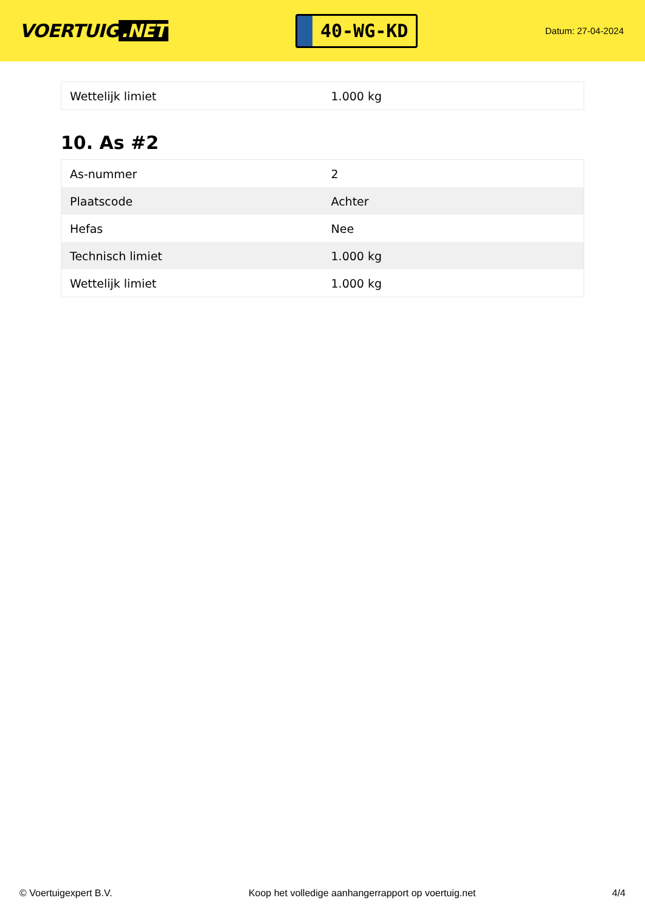VOERTUIG.NET
40-WG-KD
Datum: 27-04-2024
| Wettelijk limiet | 1.000 kg |
10. As #2
| As-nummer | 2 |
| Plaatscode | Achter |
| Hefas | Nee |
| Technisch limiet | 1.000 kg |
| Wettelijk limiet | 1.000 kg |
© Voertuigexpert B.V. Koop het volledige aanhangerrapport op voertuig.net 4/4